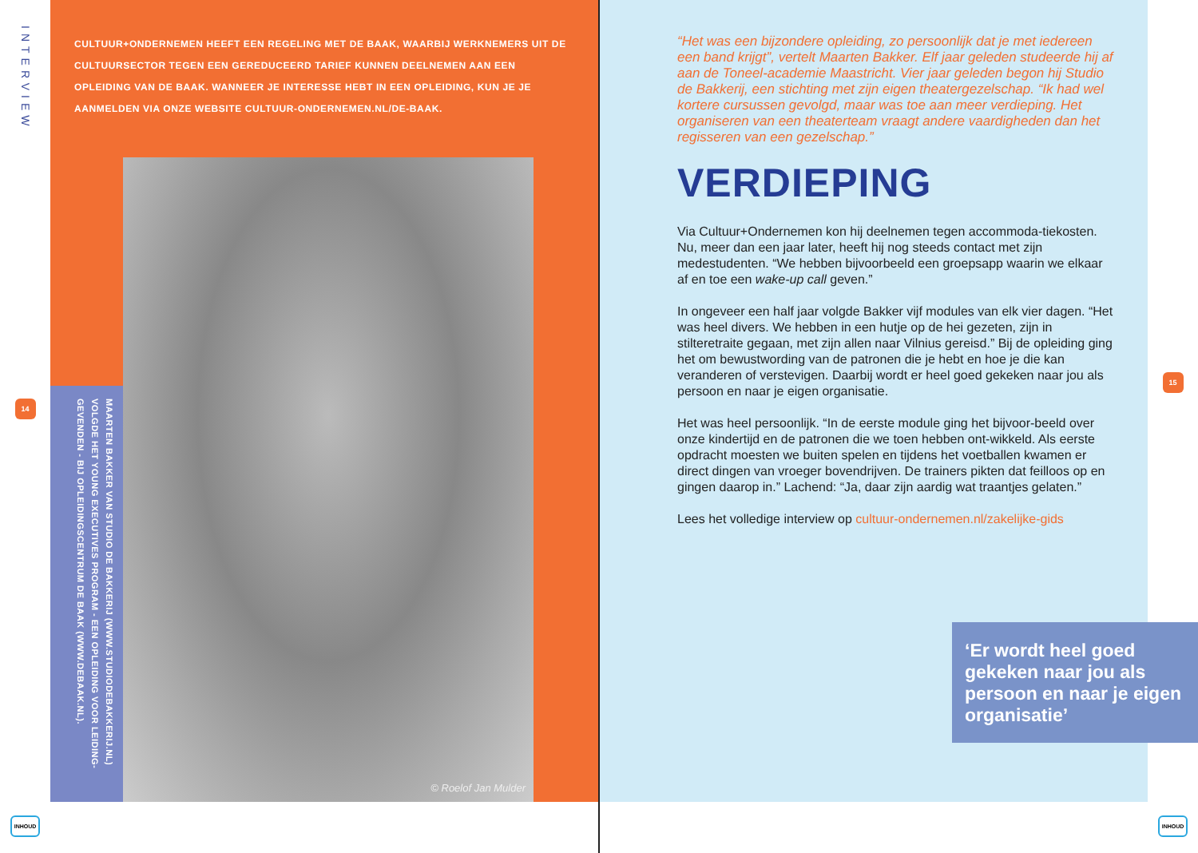INTERVIEW
14
INHOUD
CULTUUR+ONDERNEMEN HEEFT EEN REGELING MET DE BAAK, WAARBIJ WERKNEMERS UIT DE CULTUURSECTOR TEGEN EEN GEREDUCEERD TARIEF KUNNEN DEELNEMEN AAN EEN OPLEIDING VAN DE BAAK. WANNEER JE INTERESSE HEBT IN EEN OPLEIDING, KUN JE JE AANMELDEN VIA ONZE WEBSITE CULTUUR-ONDERNEMEN.NL/DE-BAAK.
MAARTEN BAKKER VAN STUDIO DE BAKKERIJ (WWW.STUDIODEBAKKERIJ.NL) VOLGDE HET YOUNG EXECUTIVES PROGRAM - EEN OPLEIDING VOOR LEIDING-GEVENDEN - BIJ OPLEIDINGSCENTRUM DE BAAK (WWW.DEBAAK.NL).
© Roelof Jan Mulder
“Het was een bijzondere opleiding, zo persoonlijk dat je met iedereen een band krijgt”, vertelt Maarten Bakker. Elf jaar geleden studeerde hij af aan de Toneel-academie Maastricht. Vier jaar geleden begon hij Studio de Bakkerij, een stichting met zijn eigen theatergezelschap. “Ik had wel kortere cursussen gevolgd, maar was toe aan meer verdieping. Het organiseren van een theaterteam vraagt andere vaardigheden dan het regisseren van een gezelschap.”
VERDIEPING
Via Cultuur+Ondernemen kon hij deelnemen tegen accommoda-tiekosten. Nu, meer dan een jaar later, heeft hij nog steeds contact met zijn medestudenten. “We hebben bijvoorbeeld een groepsapp waarin we elkaar af en toe een wake-up call geven.”
In ongeveer een half jaar volgde Bakker vijf modules van elk vier dagen. “Het was heel divers. We hebben in een hutje op de hei gezeten, zijn in stilteretraite gegaan, met zijn allen naar Vilnius gereisd.” Bij de opleiding ging het om bewustwording van de patronen die je hebt en hoe je die kan veranderen of verstevigen. Daarbij wordt er heel goed gekeken naar jou als persoon en naar je eigen organisatie.
Het was heel persoonlijk. “In de eerste module ging het bijvoor-beeld over onze kindertijd en de patronen die we toen hebben ont-wikkeld. Als eerste opdracht moesten we buiten spelen en tijdens het voetballen kwamen er direct dingen van vroeger bovendrijven. De trainers pikten dat feilloos op en gingen daarop in.” Lachend: “Ja, daar zijn aardig wat traantjes gelaten.”
Lees het volledige interview op cultuur-ondernemen.nl/zakelijke-gids
15
INHOUD
‘Er wordt heel goed gekeken naar jou als persoon en naar je eigen organisatie’